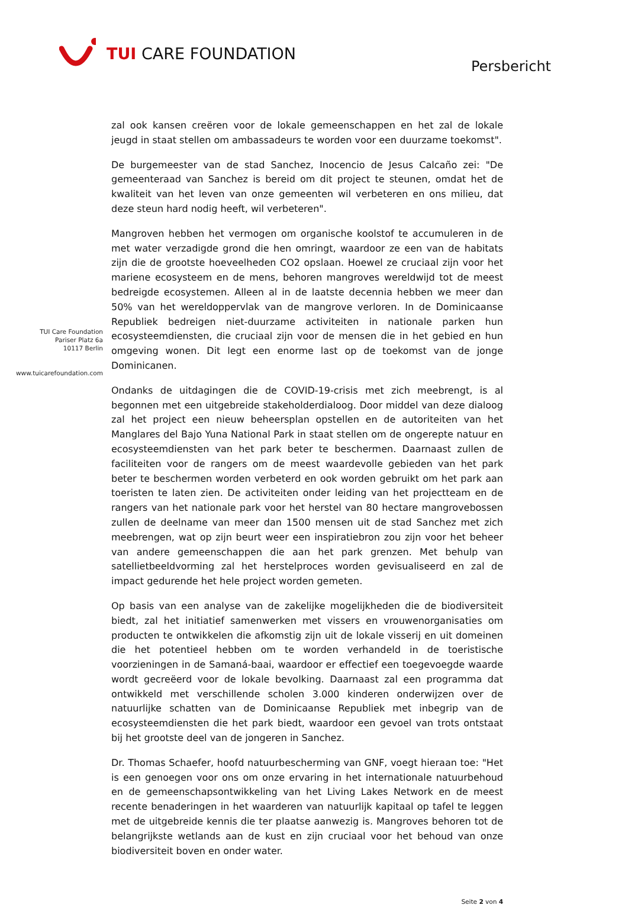TUI CARE FOUNDATION
Persbericht
TUI Care Foundation
Pariser Platz 6a
10117 Berlin
www.tuicarefoundation.com
zal ook kansen creëren voor de lokale gemeenschappen en het zal de lokale jeugd in staat stellen om ambassadeurs te worden voor een duurzame toekomst".
De burgemeester van de stad Sanchez, Inocencio de Jesus Calcaño zei: "De gemeenteraad van Sanchez is bereid om dit project te steunen, omdat het de kwaliteit van het leven van onze gemeenten wil verbeteren en ons milieu, dat deze steun hard nodig heeft, wil verbeteren".
Mangroven hebben het vermogen om organische koolstof te accumuleren in de met water verzadigde grond die hen omringt, waardoor ze een van de habitats zijn die de grootste hoeveelheden CO2 opslaan. Hoewel ze cruciaal zijn voor het mariene ecosysteem en de mens, behoren mangroves wereldwijd tot de meest bedreigde ecosystemen. Alleen al in de laatste decennia hebben we meer dan 50% van het wereldoppervlak van de mangrove verloren. In de Dominicaanse Republiek bedreigen niet-duurzame activiteiten in nationale parken hun ecosysteemdiensten, die cruciaal zijn voor de mensen die in het gebied en hun omgeving wonen. Dit legt een enorme last op de toekomst van de jonge Dominicanen.
Ondanks de uitdagingen die de COVID-19-crisis met zich meebrengt, is al begonnen met een uitgebreide stakeholderdialoog. Door middel van deze dialoog zal het project een nieuw beheersplan opstellen en de autoriteiten van het Manglares del Bajo Yuna National Park in staat stellen om de ongerepte natuur en ecosysteemdiensten van het park beter te beschermen. Daarnaast zullen de faciliteiten voor de rangers om de meest waardevolle gebieden van het park beter te beschermen worden verbeterd en ook worden gebruikt om het park aan toeristen te laten zien. De activiteiten onder leiding van het projectteam en de rangers van het nationale park voor het herstel van 80 hectare mangrovebossen zullen de deelname van meer dan 1500 mensen uit de stad Sanchez met zich meebrengen, wat op zijn beurt weer een inspiratiebron zou zijn voor het beheer van andere gemeenschappen die aan het park grenzen. Met behulp van satellietbeeldvorming zal het herstelproces worden gevisualiseerd en zal de impact gedurende het hele project worden gemeten.
Op basis van een analyse van de zakelijke mogelijkheden die de biodiversiteit biedt, zal het initiatief samenwerken met vissers en vrouwenorganisaties om producten te ontwikkelen die afkomstig zijn uit de lokale visserij en uit domeinen die het potentieel hebben om te worden verhandeld in de toeristische voorzieningen in de Samaná-baai, waardoor er effectief een toegevoegde waarde wordt gecreëerd voor de lokale bevolking. Daarnaast zal een programma dat ontwikkeld met verschillende scholen 3.000 kinderen onderwijzen over de natuurlijke schatten van de Dominicaanse Republiek met inbegrip van de ecosysteemdiensten die het park biedt, waardoor een gevoel van trots ontstaat bij het grootste deel van de jongeren in Sanchez.
Dr. Thomas Schaefer, hoofd natuurbescherming van GNF, voegt hieraan toe: "Het is een genoegen voor ons om onze ervaring in het internationale natuurbehoud en de gemeenschapsontwikkeling van het Living Lakes Network en de meest recente benaderingen in het waarderen van natuurlijk kapitaal op tafel te leggen met de uitgebreide kennis die ter plaatse aanwezig is. Mangroves behoren tot de belangrijkste wetlands aan de kust en zijn cruciaal voor het behoud van onze biodiversiteit boven en onder water.
Seite 2 von 4